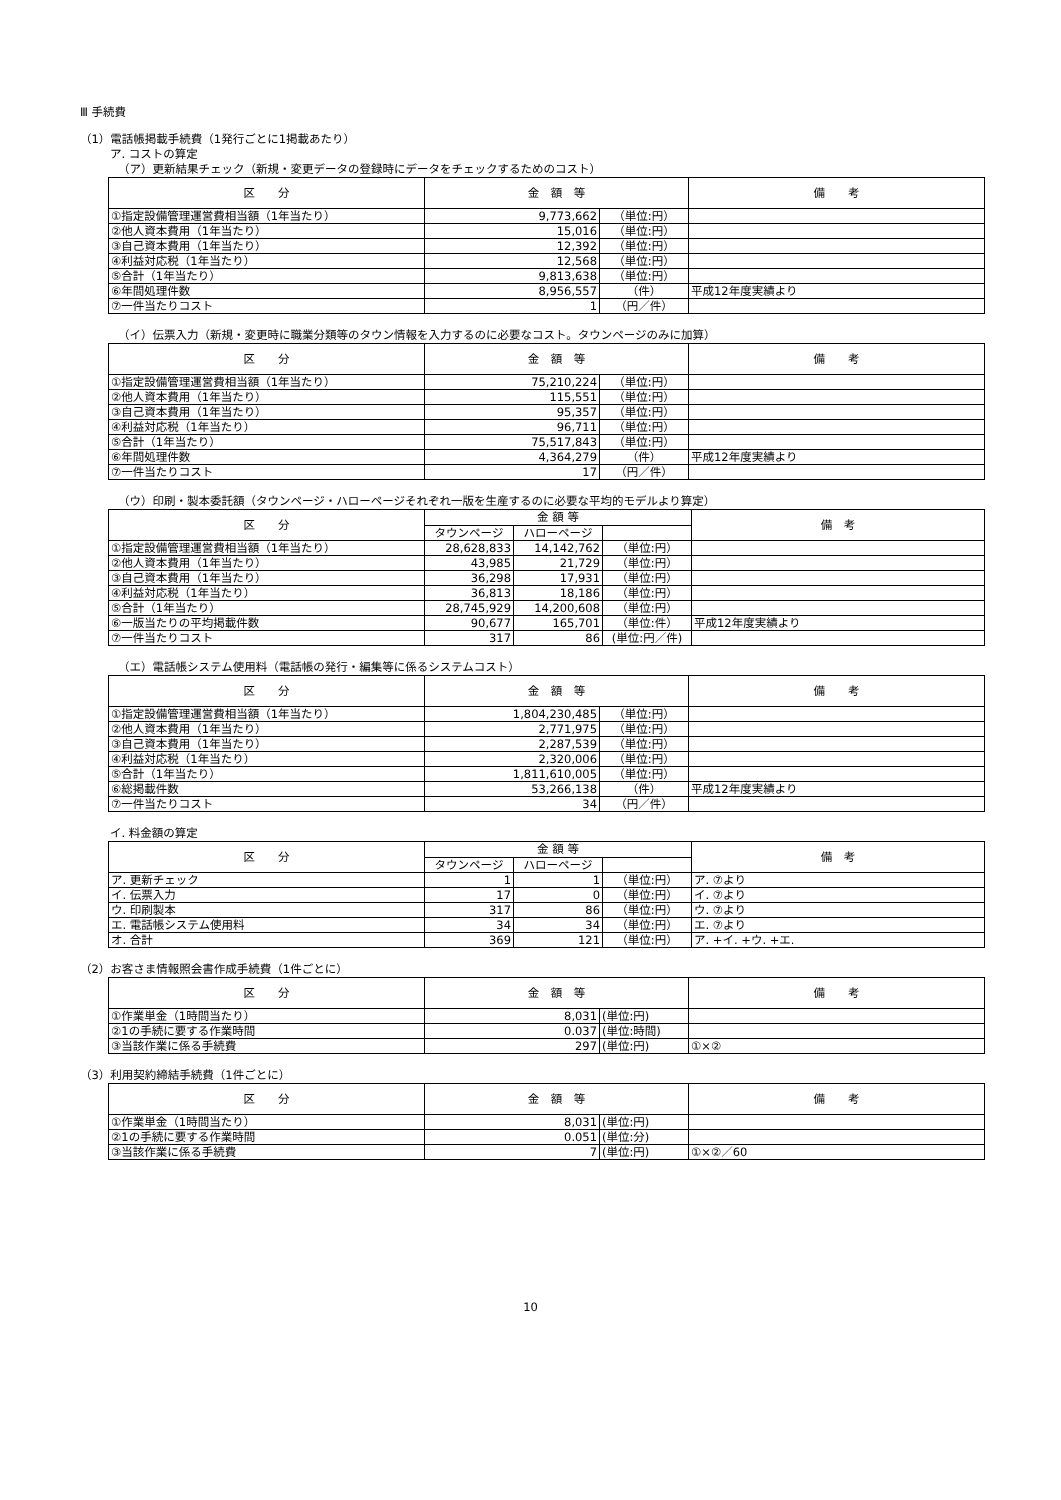Ⅲ 手続費
（1）電話帳掲載手続費（1発行ごとに1掲載あたり）
ア. コストの算定
（ア）更新結果チェック（新規・変更データの登録時にデータをチェックするためのコスト）
| 区 分 | 金 額 等 | | 備 考 |
| --- | --- | --- | --- |
| ①指定設備管理運営費相当額（1年当たり） | 9,773,662 | （単位:円） | |
| ②他人資本費用（1年当たり） | 15,016 | （単位:円） | |
| ③自己資本費用（1年当たり） | 12,392 | （単位:円） | |
| ④利益対応税（1年当たり） | 12,568 | （単位:円） | |
| ⑤合計（1年当たり） | 9,813,638 | （単位:円） | |
| ⑥年間処理件数 | 8,956,557 | （件） | 平成12年度実績より |
| ⑦一件当たりコスト | 1 | （円／件） | |
（イ）伝票入力（新規・変更時に職業分類等のタウン情報を入力するのに必要なコスト。タウンページのみに加算）
| 区 分 | 金 額 等 | | 備 考 |
| --- | --- | --- | --- |
| ①指定設備管理運営費相当額（1年当たり） | 75,210,224 | （単位:円） | |
| ②他人資本費用（1年当たり） | 115,551 | （単位:円） | |
| ③自己資本費用（1年当たり） | 95,357 | （単位:円） | |
| ④利益対応税（1年当たり） | 96,711 | （単位:円） | |
| ⑤合計（1年当たり） | 75,517,843 | （単位:円） | |
| ⑥年間処理件数 | 4,364,279 | （件） | 平成12年度実績より |
| ⑦一件当たりコスト | 17 | （円／件） | |
（ウ）印刷・製本委託額（タウンページ・ハローページそれぞれ一版を生産するのに必要な平均的モデルより算定）
| 区 分 | 金 額 等 | | | 備 考 |
| --- | --- | --- | --- | --- |
| | タウンページ | ハローページ | | |
| ①指定設備管理運営費相当額（1年当たり） | 28,628,833 | 14,142,762 | （単位:円） | |
| ②他人資本費用（1年当たり） | 43,985 | 21,729 | （単位:円） | |
| ③自己資本費用（1年当たり） | 36,298 | 17,931 | （単位:円） | |
| ④利益対応税（1年当たり） | 36,813 | 18,186 | （単位:円） | |
| ⑤合計（1年当たり） | 28,745,929 | 14,200,608 | （単位:円） | |
| ⑥一版当たりの平均掲載件数 | 90,677 | 165,701 | （単位:件） | 平成12年度実績より |
| ⑦一件当たりコスト | 317 | 86 | (単位:円／件) | |
（エ）電話帳システム使用料（電話帳の発行・編集等に係るシステムコスト）
| 区 分 | 金 額 等 | | 備 考 |
| --- | --- | --- | --- |
| ①指定設備管理運営費相当額（1年当たり） | 1,804,230,485 | （単位:円） | |
| ②他人資本費用（1年当たり） | 2,771,975 | （単位:円） | |
| ③自己資本費用（1年当たり） | 2,287,539 | （単位:円） | |
| ④利益対応税（1年当たり） | 2,320,006 | （単位:円） | |
| ⑤合計（1年当たり） | 1,811,610,005 | （単位:円） | |
| ⑥総掲載件数 | 53,266,138 | （件） | 平成12年度実績より |
| ⑦一件当たりコスト | 34 | （円／件） | |
イ. 料金額の算定
| 区 分 | 金 額 等 | | | 備 考 |
| --- | --- | --- | --- | --- |
| | タウンページ | ハローページ | | |
| ア. 更新チェック | 1 | 1 | （単位:円） | ア. ⑦より |
| イ. 伝票入力 | 17 | 0 | （単位:円） | イ. ⑦より |
| ウ. 印刷製本 | 317 | 86 | （単位:円） | ウ. ⑦より |
| エ. 電話帳システム使用料 | 34 | 34 | （単位:円） | エ. ⑦より |
| オ. 合計 | 369 | 121 | （単位:円） | ア. +イ. +ウ. +エ. |
（2）お客さま情報照会書作成手続費（1件ごとに）
| 区 分 | 金 額 等 | | 備 考 |
| --- | --- | --- | --- |
| ①作業単金（1時間当たり） | 8,031 | (単位:円) | |
| ②1の手続に要する作業時間 | 0.037 | (単位:時間) | |
| ③当該作業に係る手続費 | 297 | (単位:円) | ①×② |
（3）利用契約締結手続費（1件ごとに）
| 区 分 | 金 額 等 | | 備 考 |
| --- | --- | --- | --- |
| ①作業単金（1時間当たり） | 8,031 | (単位:円) | |
| ②1の手続に要する作業時間 | 0.051 | (単位:分) | |
| ③当該作業に係る手続費 | 7 | (単位:円) | ①×②／60 |
10